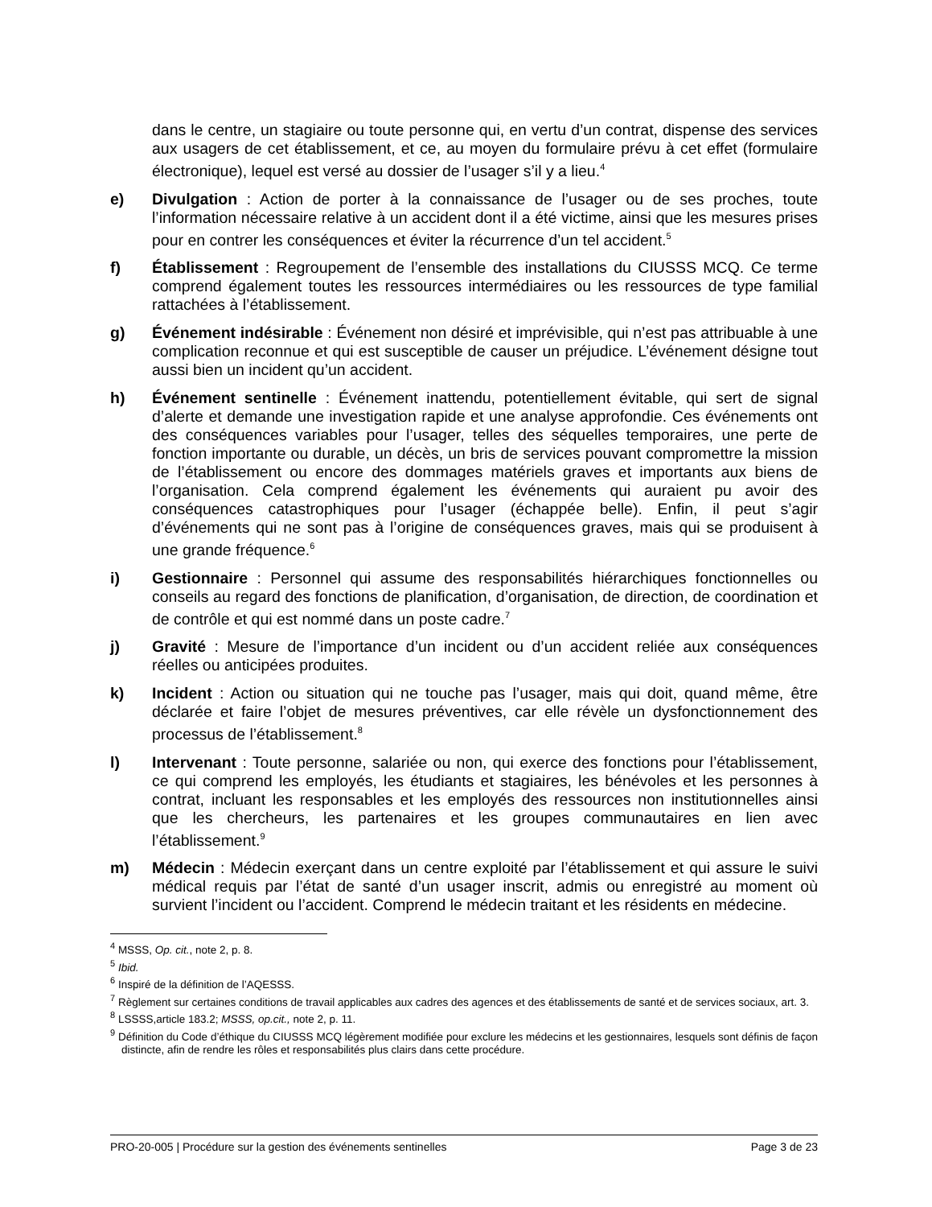dans le centre, un stagiaire ou toute personne qui, en vertu d’un contrat, dispense des services aux usagers de cet établissement, et ce, au moyen du formulaire prévu à cet effet (formulaire électronique), lequel est versé au dossier de l’usager s’il y a lieu.<sup>4</sup>
e) Divulgation : Action de porter à la connaissance de l’usager ou de ses proches, toute l’information nécessaire relative à un accident dont il a été victime, ainsi que les mesures prises pour en contrer les conséquences et éviter la récurrence d’un tel accident.<sup>5</sup>
f) Établissement : Regroupement de l’ensemble des installations du CIUSSS MCQ. Ce terme comprend également toutes les ressources intermédiaires ou les ressources de type familial rattachées à l’établissement.
g) Événement indésirable : Événement non désiré et imprévisible, qui n’est pas attribuable à une complication reconnue et qui est susceptible de causer un préjudice. L’événement désigne tout aussi bien un incident qu’un accident.
h) Événement sentinelle : Événement inattendu, potentiellement évitable, qui sert de signal d’alerte et demande une investigation rapide et une analyse approfondie. Ces événements ont des conséquences variables pour l’usager, telles des séquelles temporaires, une perte de fonction importante ou durable, un décès, un bris de services pouvant compromettre la mission de l’établissement ou encore des dommages matériels graves et importants aux biens de l’organisation. Cela comprend également les événements qui auraient pu avoir des conséquences catastrophiques pour l’usager (échappée belle). Enfin, il peut s’agir d’événements qui ne sont pas à l’origine de conséquences graves, mais qui se produisent à une grande fréquence.<sup>6</sup>
i) Gestionnaire : Personnel qui assume des responsabilités hiérarchiques fonctionnelles ou conseils au regard des fonctions de planification, d’organisation, de direction, de coordination et de contrôle et qui est nommé dans un poste cadre.<sup>7</sup>
j) Gravité : Mesure de l’importance d’un incident ou d’un accident reliée aux conséquences réelles ou anticipées produites.
k) Incident : Action ou situation qui ne touche pas l’usager, mais qui doit, quand même, être déclarée et faire l’objet de mesures préventives, car elle révèle un dysfonctionnement des processus de l’établissement.<sup>8</sup>
l) Intervenant : Toute personne, salariée ou non, qui exerce des fonctions pour l’établissement, ce qui comprend les employés, les étudiants et stagiaires, les bénévoles et les personnes à contrat, incluant les responsables et les employés des ressources non institutionnelles ainsi que les chercheurs, les partenaires et les groupes communautaires en lien avec l’établissement.<sup>9</sup>
m) Médecin : Médecin exerçant dans un centre exploité par l’établissement et qui assure le suivi médical requis par l’état de santé d’un usager inscrit, admis ou enregistré au moment où survient l’incident ou l’accident. Comprend le médecin traitant et les résidents en médecine.
<sup>4</sup> MSSS, Op. cit., note 2, p. 8.
<sup>5</sup> Ibid.
<sup>6</sup> Inspiré de la définition de l’AQESSS.
<sup>7</sup> Règlement sur certaines conditions de travail applicables aux cadres des agences et des établissements de santé et de services sociaux, art. 3.
<sup>8</sup> LSSSS,article 183.2; MSSS, op.cit., note 2, p. 11.
<sup>9</sup> Définition du Code d’éthique du CIUSSS MCQ légèrement modifiée pour exclure les médecins et les gestionnaires, lesquels sont définis de façon distincte, afin de rendre les rôles et responsabilités plus clairs dans cette procédure.
PRO-20-005 | Procédure sur la gestion des événements sentinelles Page 3 de 23